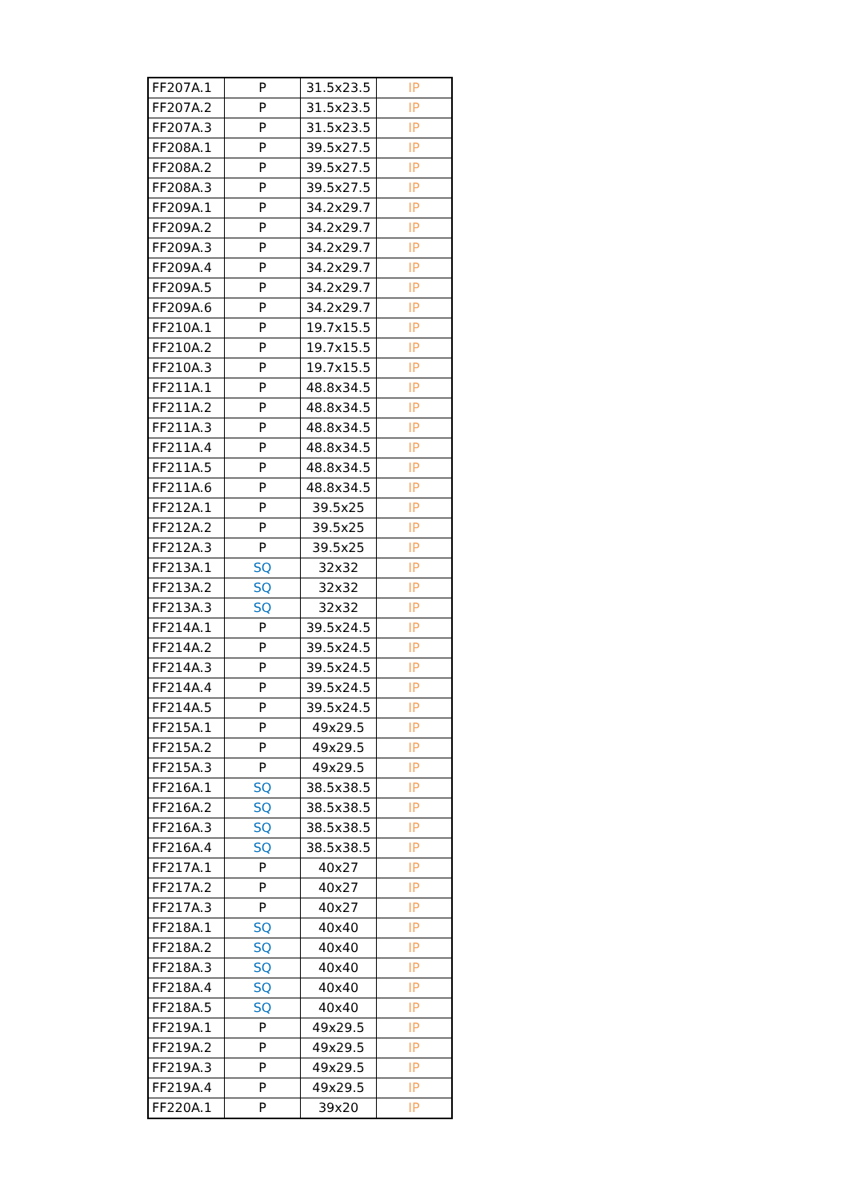| FF207A.1 | P | 31.5x23.5 | IP |
| FF207A.2 | P | 31.5x23.5 | IP |
| FF207A.3 | P | 31.5x23.5 | IP |
| FF208A.1 | P | 39.5x27.5 | IP |
| FF208A.2 | P | 39.5x27.5 | IP |
| FF208A.3 | P | 39.5x27.5 | IP |
| FF209A.1 | P | 34.2x29.7 | IP |
| FF209A.2 | P | 34.2x29.7 | IP |
| FF209A.3 | P | 34.2x29.7 | IP |
| FF209A.4 | P | 34.2x29.7 | IP |
| FF209A.5 | P | 34.2x29.7 | IP |
| FF209A.6 | P | 34.2x29.7 | IP |
| FF210A.1 | P | 19.7x15.5 | IP |
| FF210A.2 | P | 19.7x15.5 | IP |
| FF210A.3 | P | 19.7x15.5 | IP |
| FF211A.1 | P | 48.8x34.5 | IP |
| FF211A.2 | P | 48.8x34.5 | IP |
| FF211A.3 | P | 48.8x34.5 | IP |
| FF211A.4 | P | 48.8x34.5 | IP |
| FF211A.5 | P | 48.8x34.5 | IP |
| FF211A.6 | P | 48.8x34.5 | IP |
| FF212A.1 | P | 39.5x25 | IP |
| FF212A.2 | P | 39.5x25 | IP |
| FF212A.3 | P | 39.5x25 | IP |
| FF213A.1 | SQ | 32x32 | IP |
| FF213A.2 | SQ | 32x32 | IP |
| FF213A.3 | SQ | 32x32 | IP |
| FF214A.1 | P | 39.5x24.5 | IP |
| FF214A.2 | P | 39.5x24.5 | IP |
| FF214A.3 | P | 39.5x24.5 | IP |
| FF214A.4 | P | 39.5x24.5 | IP |
| FF214A.5 | P | 39.5x24.5 | IP |
| FF215A.1 | P | 49x29.5 | IP |
| FF215A.2 | P | 49x29.5 | IP |
| FF215A.3 | P | 49x29.5 | IP |
| FF216A.1 | SQ | 38.5x38.5 | IP |
| FF216A.2 | SQ | 38.5x38.5 | IP |
| FF216A.3 | SQ | 38.5x38.5 | IP |
| FF216A.4 | SQ | 38.5x38.5 | IP |
| FF217A.1 | P | 40x27 | IP |
| FF217A.2 | P | 40x27 | IP |
| FF217A.3 | P | 40x27 | IP |
| FF218A.1 | SQ | 40x40 | IP |
| FF218A.2 | SQ | 40x40 | IP |
| FF218A.3 | SQ | 40x40 | IP |
| FF218A.4 | SQ | 40x40 | IP |
| FF218A.5 | SQ | 40x40 | IP |
| FF219A.1 | P | 49x29.5 | IP |
| FF219A.2 | P | 49x29.5 | IP |
| FF219A.3 | P | 49x29.5 | IP |
| FF219A.4 | P | 49x29.5 | IP |
| FF220A.1 | P | 39x20 | IP |